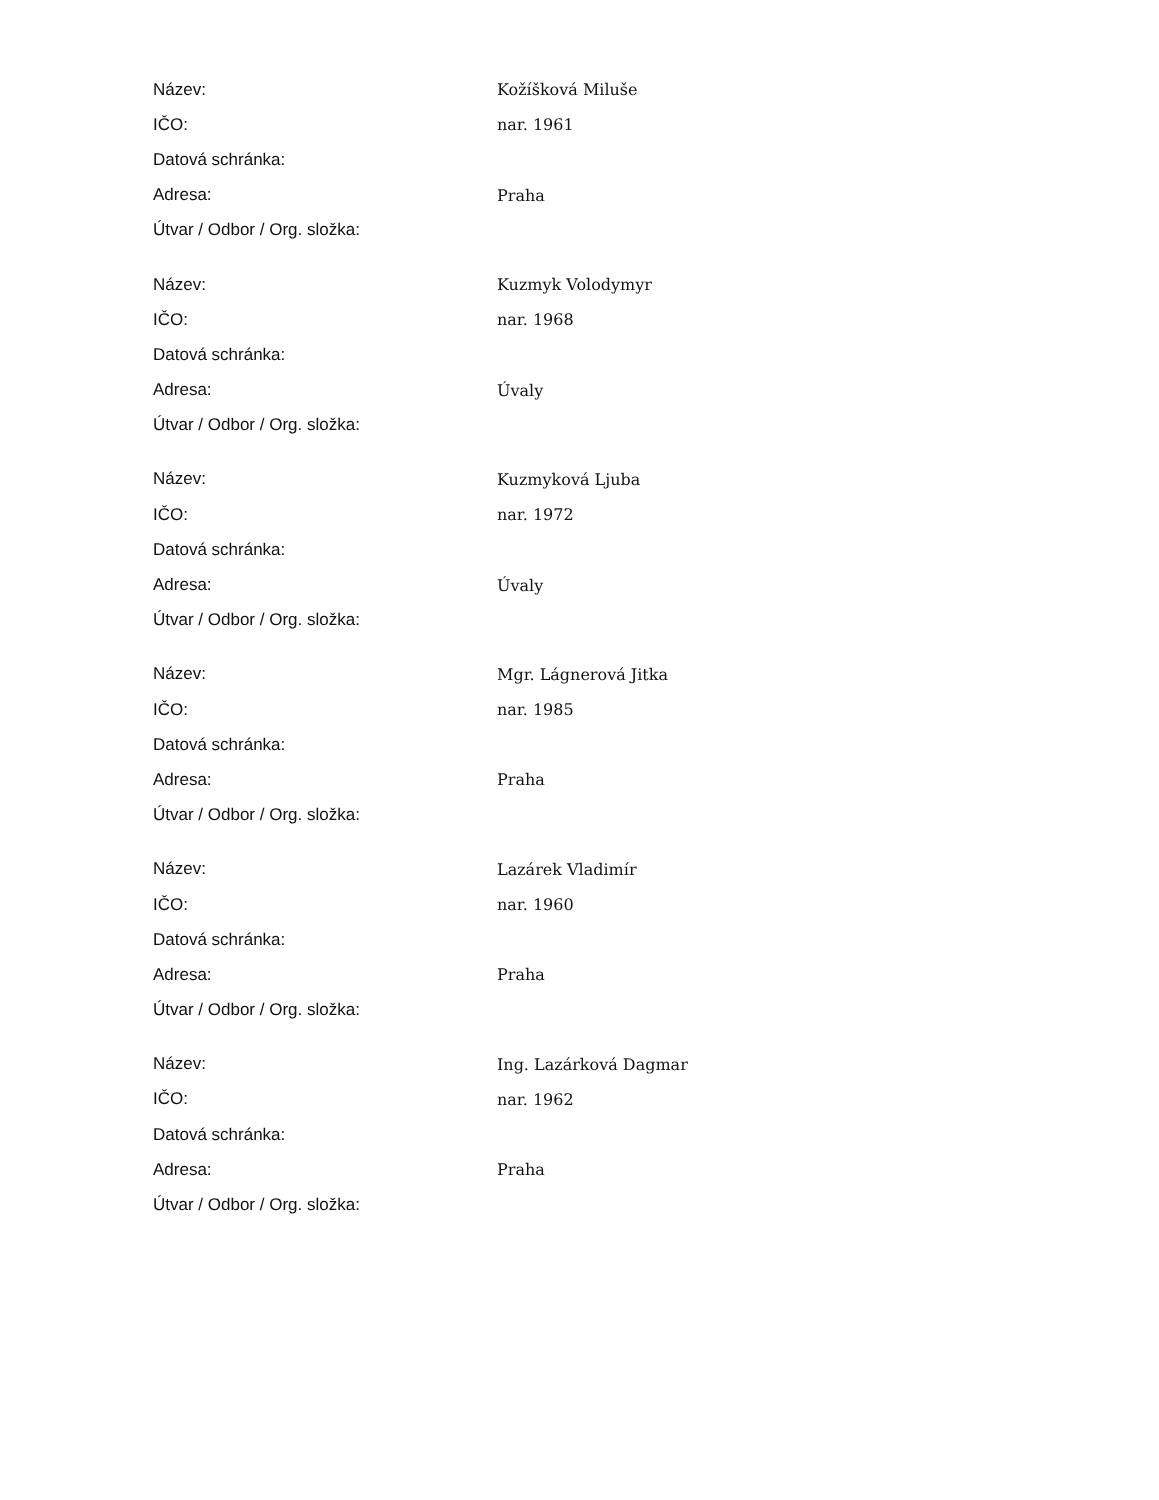| Název: | Kožíšková Miluše |
| IČO: | nar. 1961 |
| Datová schránka: | |
| Adresa: | Praha |
| Útvar / Odbor / Org. složka: | |
| Název: | Kuzmyk Volodymyr |
| IČO: | nar. 1968 |
| Datová schránka: | |
| Adresa: | Úvaly |
| Útvar / Odbor / Org. složka: | |
| Název: | Kuzmyková Ljuba |
| IČO: | nar. 1972 |
| Datová schránka: | |
| Adresa: | Úvaly |
| Útvar / Odbor / Org. složka: | |
| Název: | Mgr. Lágnerová Jitka |
| IČO: | nar. 1985 |
| Datová schránka: | |
| Adresa: | Praha |
| Útvar / Odbor / Org. složka: | |
| Název: | Lazárek Vladimír |
| IČO: | nar. 1960 |
| Datová schránka: | |
| Adresa: | Praha |
| Útvar / Odbor / Org. složka: | |
| Název: | Ing. Lazárková Dagmar |
| IČO: | nar. 1962 |
| Datová schránka: | |
| Adresa: | Praha |
| Útvar / Odbor / Org. složka: | |